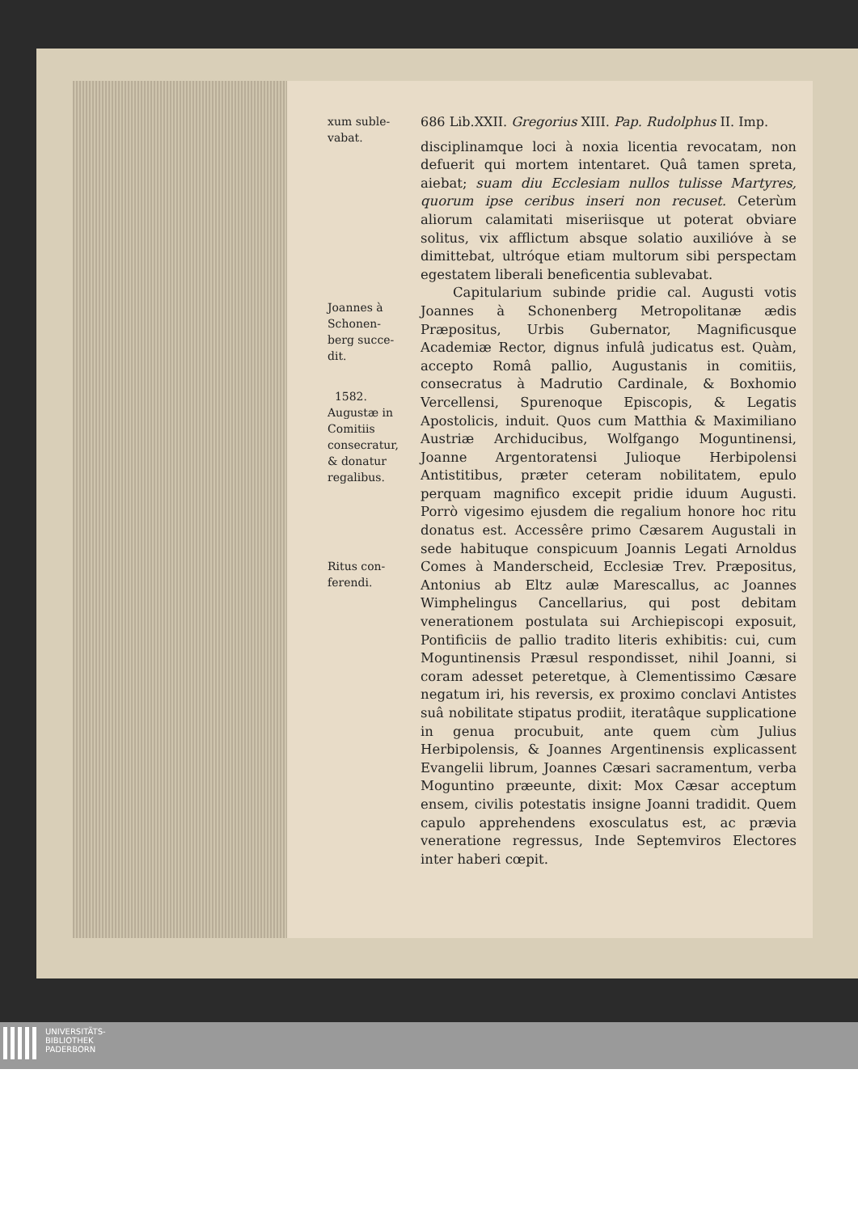xum suble-
vabat.
Joannes à
Schonen-
berg succe-
dit.
1582.
Augustæ in
Comitiis
consecratur,
& donatur
regalibus.
Ritus con-
ferendi.
686 Lib.XXII. Gregorius XIII. Pap. Rudolphus II. Imp.
disciplinamque loci à noxia licentia revocatam, non defuerit qui mortem intentaret. Quâ tamen spreta, aiebat; suam diu Ecclesiam nullos tulisse Martyres, quorum ipse ceribus inseri non recuset. Ceterùm aliorum calamitati miseriisque ut poterat obviare solitus, vix afflictum absque solatio auxilióve à se dimittebat, ultróque etiam multorum sibi perspectam egestatem liberali beneficentia sublevabat.
Capitularium subinde pridie cal. Augusti votis Joannes à Schonenberg Metropolitanæ ædis Præpositus, Urbis Gubernator, Magnificusque Academiæ Rector, dignus infulâ judicatus est. Quàm, accepto Româ pallio, Augustanis in comitiis, consecratus à Madrutio Cardinale, & Boxhomio Vercellensi, Spurenoque Episcopis, & Legatis Apostolicis, induit. Quos cum Matthia & Maximiliano Austriæ Archiducibus, Wolfgango Moguntinensi, Joanne Argentoratensi Julioque Herbipolensi Antistitibus, præter ceteram nobilitatem, epulo perquam magnifico excepit pridie iduum Augusti. Porrò vigesimo ejusdem die regalium honore hoc ritu donatus est. Accessêre primo Cæsarem Augustali in sede habituque conspicuum Joannis Legati Arnoldus Comes à Manderscheid, Ecclesiæ Trev. Præpositus, Antonius ab Eltz aulæ Marescallus, ac Joannes Wimphelingus Cancellarius, qui post debitam venerationem postulata sui Archiepiscopi exposuit, Pontificiis de pallio tradito literis exhibitis: cui, cum Moguntinensis Præsul respondisset, nihil Joanni, si coram adesset peteretque, à Clementissimo Cæsare negatum iri, his reversis, ex proximo conclavi Antistes suâ nobilitate stipatus prodiit, iteratâque supplicatione in genua procubuit, ante quem cùm Julius Herbipolensis, & Joannes Argentinensis explicassent Evangelii librum, Joannes Cæsari sacramentum, verba Moguntino præeunte, dixit: Mox Cæsar acceptum ensem, civilis potestatis insigne Joanni tradidit. Quem capulo apprehendens exosculatus est, ac prævia veneratione regressus, Inde Septemviros Electores inter haberi cœpit.
UNIVERSITÄTS-
BIBLIOTHEK
PADERBORN